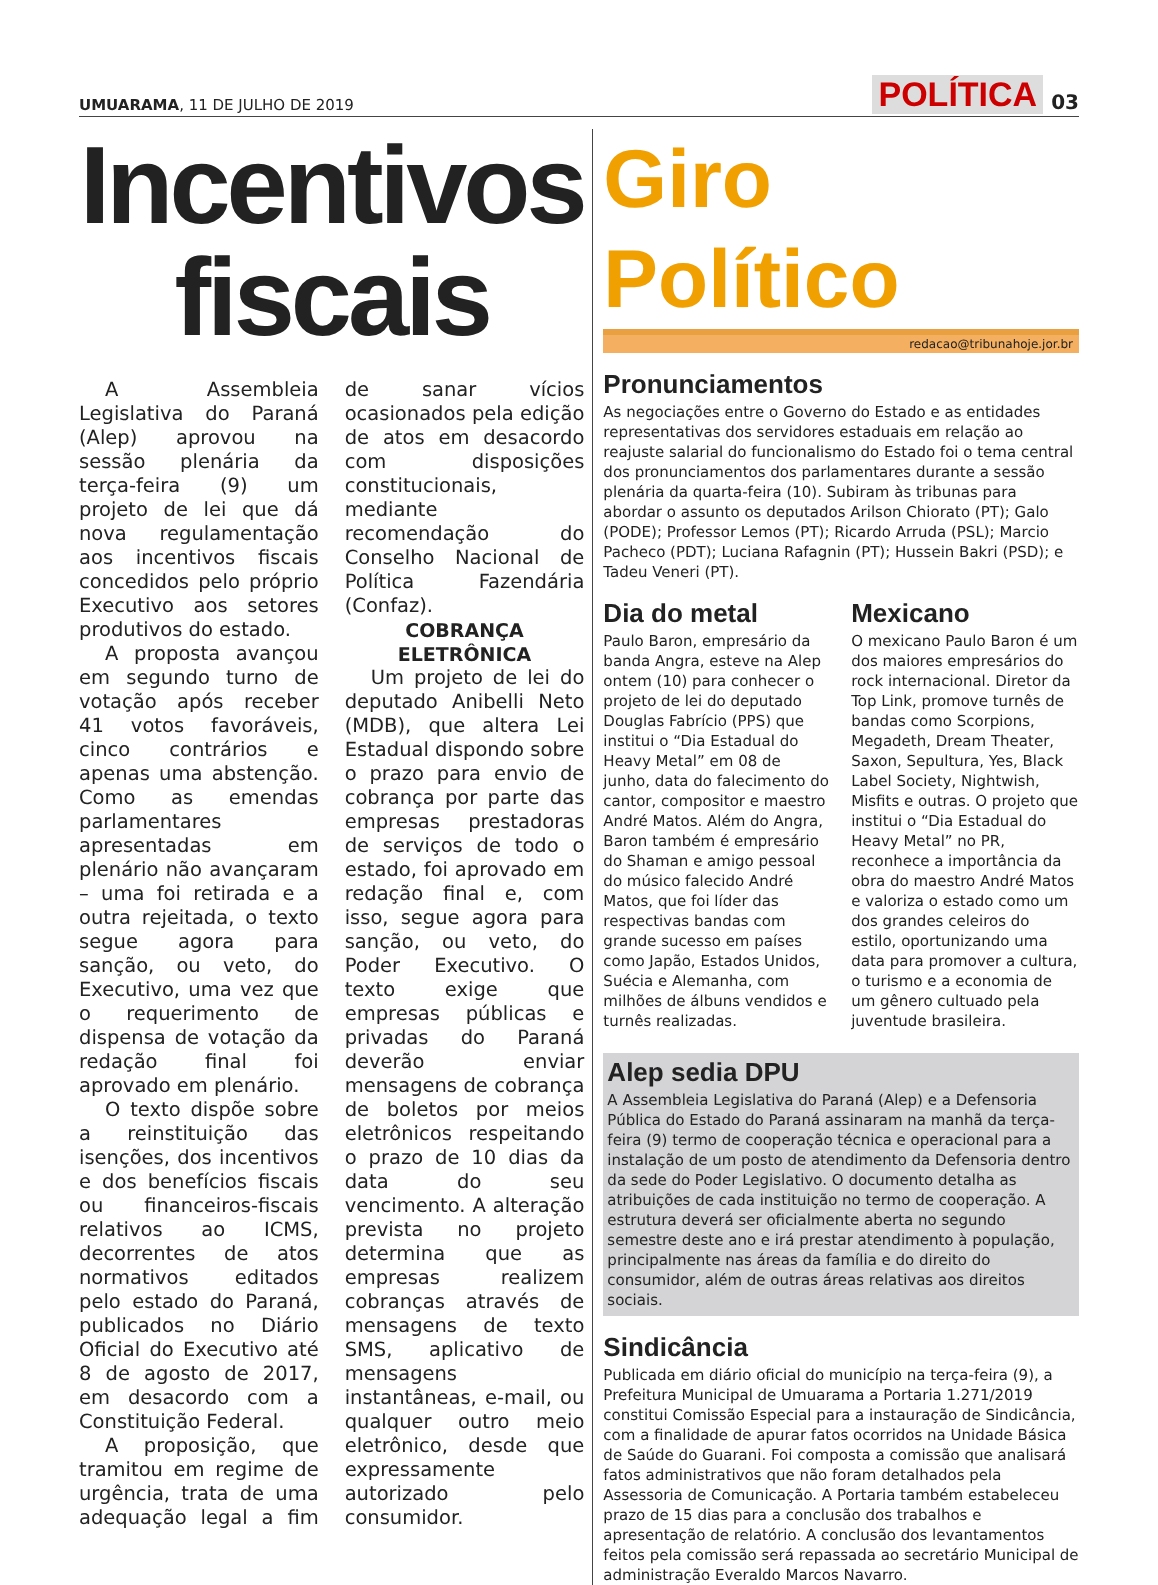UMUARAMA, 11 DE JULHO DE 2019
POLÍTICA 03
Incentivos fiscais
A Assembleia Legislativa do Paraná (Alep) aprovou na sessão plenária da terça-feira (9) um projeto de lei que dá nova regulamentação aos incentivos fiscais concedidos pelo próprio Executivo aos setores produtivos do estado.
A proposta avançou em segundo turno de votação após receber 41 votos favoráveis, cinco contrários e apenas uma abstenção. Como as emendas parlamentares apresentadas em plenário não avançaram – uma foi retirada e a outra rejeitada, o texto segue agora para sanção, ou veto, do Executivo, uma vez que o requerimento de dispensa de votação da redação final foi aprovado em plenário.
O texto dispõe sobre a reinstituição das isenções, dos incentivos e dos benefícios fiscais ou financeiros-fiscais relativos ao ICMS, decorrentes de atos normativos editados pelo estado do Paraná, publicados no Diário Oficial do Executivo até 8 de agosto de 2017, em desacordo com a Constituição Federal.
A proposição, que tramitou em regime de urgência, trata de uma adequação legal a fim de sanar vícios ocasionados pela edição de atos em desacordo com disposições constitucionais, mediante recomendação do Conselho Nacional de Política Fazendária (Confaz).
COBRANÇA ELETRÔNICA
Um projeto de lei do deputado Anibelli Neto (MDB), que altera Lei Estadual dispondo sobre o prazo para envio de cobrança por parte das empresas prestadoras de serviços de todo o estado, foi aprovado em redação final e, com isso, segue agora para sanção, ou veto, do Poder Executivo. O texto exige que empresas públicas e privadas do Paraná deverão enviar mensagens de cobrança de boletos por meios eletrônicos respeitando o prazo de 10 dias da data do seu vencimento. A alteração prevista no projeto determina que as empresas realizem cobranças através de mensagens de texto SMS, aplicativo de mensagens instantâneas, e-mail, ou qualquer outro meio eletrônico, desde que expressamente autorizado pelo consumidor.
Giro Político
redacao@tribunahoje.jor.br
Pronunciamentos
As negociações entre o Governo do Estado e as entidades representativas dos servidores estaduais em relação ao reajuste salarial do funcionalismo do Estado foi o tema central dos pronunciamentos dos parlamentares durante a sessão plenária da quarta-feira (10). Subiram às tribunas para abordar o assunto os deputados Arilson Chiorato (PT); Galo (PODE); Professor Lemos (PT); Ricardo Arruda (PSL); Marcio Pacheco (PDT); Luciana Rafagnin (PT); Hussein Bakri (PSD); e Tadeu Veneri (PT).
Dia do metal
Paulo Baron, empresário da banda Angra, esteve na Alep ontem (10) para conhecer o projeto de lei do deputado Douglas Fabrício (PPS) que institui o “Dia Estadual do Heavy Metal” em 08 de junho, data do falecimento do cantor, compositor e maestro André Matos. Além do Angra, Baron também é empresário do Shaman e amigo pessoal do músico falecido André Matos, que foi líder das respectivas bandas com grande sucesso em países como Japão, Estados Unidos, Suécia e Alemanha, com milhões de álbuns vendidos e turnês realizadas.
Mexicano
O mexicano Paulo Baron é um dos maiores empresários do rock internacional. Diretor da Top Link, promove turnês de bandas como Scorpions, Megadeth, Dream Theater, Saxon, Sepultura, Yes, Black Label Society, Nightwish, Misfits e outras. O projeto que institui o “Dia Estadual do Heavy Metal” no PR, reconhece a importância da obra do maestro André Matos e valoriza o estado como um dos grandes celeiros do estilo, oportunizando uma data para promover a cultura, o turismo e a economia de um gênero cultuado pela juventude brasileira.
Alep sedia DPU
A Assembleia Legislativa do Paraná (Alep) e a Defensoria Pública do Estado do Paraná assinaram na manhã da terça-feira (9) termo de cooperação técnica e operacional para a instalação de um posto de atendimento da Defensoria dentro da sede do Poder Legislativo. O documento detalha as atribuições de cada instituição no termo de cooperação. A estrutura deverá ser oficialmente aberta no segundo semestre deste ano e irá prestar atendimento à população, principalmente nas áreas da família e do direito do consumidor, além de outras áreas relativas aos direitos sociais.
Sindicância
Publicada em diário oficial do município na terça-feira (9), a Prefeitura Municipal de Umuarama a Portaria 1.271/2019 constitui Comissão Especial para a instauração de Sindicância, com a finalidade de apurar fatos ocorridos na Unidade Básica de Saúde do Guarani. Foi composta a comissão que analisará fatos administrativos que não foram detalhados pela Assessoria de Comunicação. A Portaria também estabeleceu prazo de 15 dias para a conclusão dos trabalhos e apresentação de relatório. A conclusão dos levantamentos feitos pela comissão será repassada ao secretário Municipal de administração Everaldo Marcos Navarro.